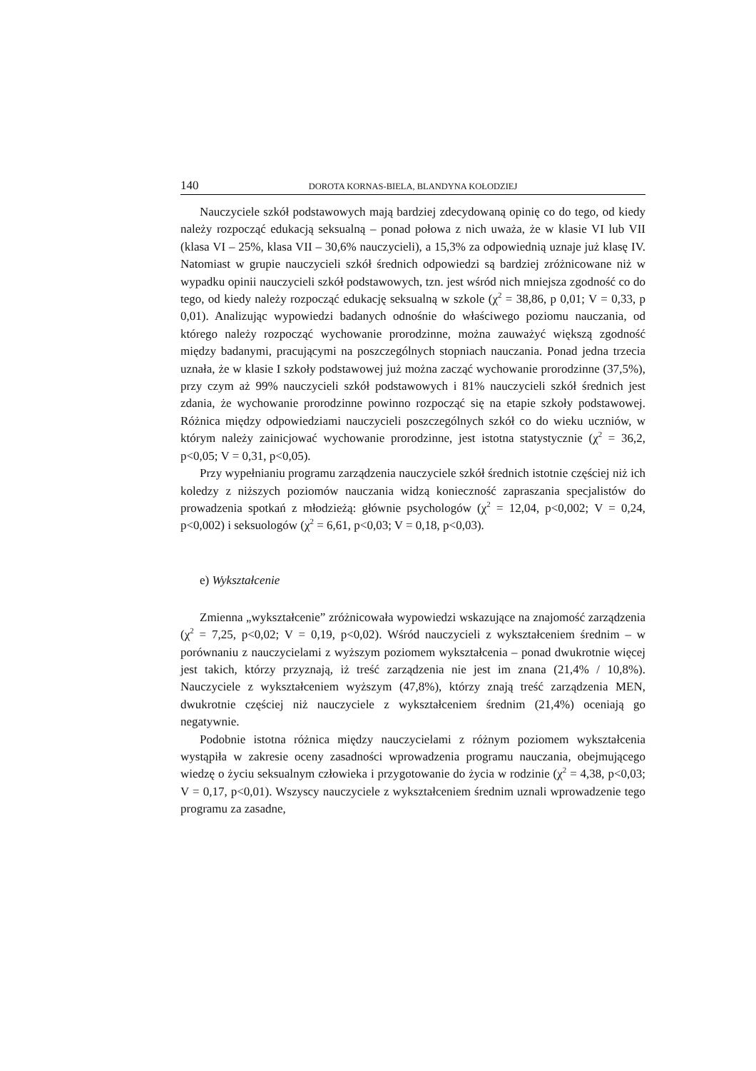140 DOROTA KORNAS-BIELA, BLANDYNA KOŁODZIEJ
Nauczyciele szkół podstawowych mają bardziej zdecydowaną opinię co do tego, od kiedy należy rozpocząć edukacją seksualną – ponad połowa z nich uważa, że w klasie VI lub VII (klasa VI – 25%, klasa VII – 30,6% nauczycieli), a 15,3% za odpowiednią uznaje już klasę IV. Natomiast w grupie nauczycieli szkół średnich odpowiedzi są bardziej zróżnicowane niż w wypadku opinii nauczycieli szkół podstawowych, tzn. jest wśród nich mniejsza zgodność co do tego, od kiedy należy rozpocząć edukację seksualną w szkole (χ<sup>2</sup> = 38,86, p 0,01; V = 0,33, p 0,01). Analizując wypowiedzi badanych odnośnie do właściwego poziomu nauczania, od którego należy rozpocząć wychowanie prorodzinne, można zauważyć większą zgodność między badanymi, pracującymi na poszczególnych stopniach nauczania. Ponad jedna trzecia uznała, że w klasie I szkoły podstawowej już można zacząć wychowanie prorodzinne (37,5%), przy czym aż 99% nauczycieli szkół podstawowych i 81% nauczycieli szkół średnich jest zdania, że wychowanie prorodzinne powinno rozpocząć się na etapie szkoły podstawowej. Różnica między odpowiedziami nauczycieli poszczególnych szkół co do wieku uczniów, w którym należy zainicjować wychowanie prorodzinne, jest istotna statystycznie (χ<sup>2</sup> = 36,2, p<0,05; V = 0,31, p<0,05).
Przy wypełnianiu programu zarządzenia nauczyciele szkół średnich istotnie częściej niż ich koledzy z niższych poziomów nauczania widzą konieczność zapraszania specjalistów do prowadzenia spotkań z młodzieżą: głównie psychologów (χ<sup>2</sup> = 12,04, p<0,002; V = 0,24, p<0,002) i seksuologów (χ<sup>2</sup> = 6,61, p<0,03; V = 0,18, p<0,03).
e) Wykształcenie
Zmienna „wykształcenie” zróżnicowała wypowiedzi wskazujące na znajomość zarządzenia (χ<sup>2</sup> = 7,25, p<0,02; V = 0,19, p<0,02). Wśród nauczycieli z wykształceniem średnim – w porównaniu z nauczycielami z wyższym poziomem wykształcenia – ponad dwukrotnie więcej jest takich, którzy przyznają, iż treść zarządzenia nie jest im znana (21,4% / 10,8%). Nauczyciele z wykształceniem wyższym (47,8%), którzy znają treść zarządzenia MEN, dwukrotnie częściej niż nauczyciele z wykształceniem średnim (21,4%) oceniają go negatywnie.
Podobnie istotna różnica między nauczycielami z różnym poziomem wykształcenia wystąpiła w zakresie oceny zasadności wprowadzenia programu nauczania, obejmującego wiedzę o życiu seksualnym człowieka i przygotowanie do życia w rodzinie (χ<sup>2</sup> = 4,38, p<0,03; V = 0,17, p<0,01). Wszyscy nauczyciele z wykształceniem średnim uznali wprowadzenie tego programu za zasadne,